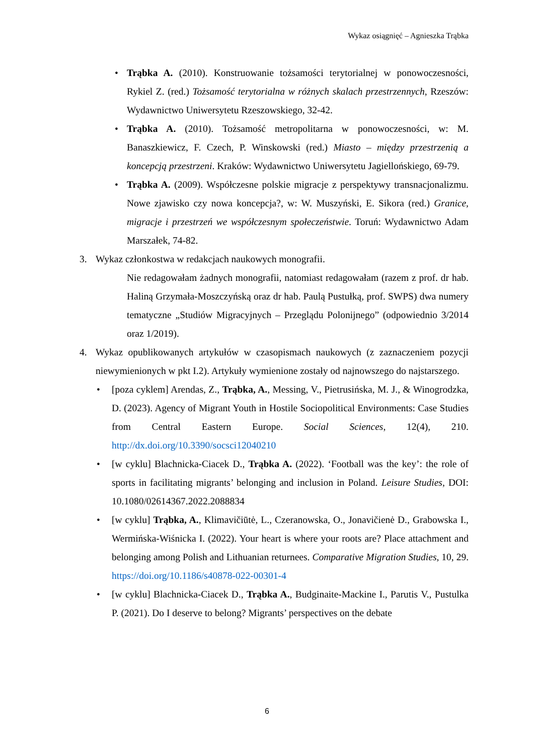Wykaz osiągnięć – Agnieszka Trąbka
• Trąbka A. (2010). Konstruowanie tożsamości terytorialnej w ponowoczesności, Rykiel Z. (red.) Tożsamość terytorialna w różnych skalach przestrzennych, Rzeszów: Wydawnictwo Uniwersytetu Rzeszowskiego, 32-42.
• Trąbka A. (2010). Tożsamość metropolitarna w ponowoczesności, w: M. Banaszkiewicz, F. Czech, P. Winskowski (red.) Miasto – między przestrzenią a koncepcją przestrzeni. Kraków: Wydawnictwo Uniwersytetu Jagiellońskiego, 69-79.
• Trąbka A. (2009). Współczesne polskie migracje z perspektywy transnacjonalizmu. Nowe zjawisko czy nowa koncepcja?, w: W. Muszyński, E. Sikora (red.) Granice, migracje i przestrzeń we współczesnym społeczeństwie. Toruń: Wydawnictwo Adam Marszałek, 74-82.
3. Wykaz członkostwa w redakcjach naukowych monografii.
Nie redagowałam żadnych monografii, natomiast redagowałam (razem z prof. dr hab. Haliną Grzymała-Moszczyńską oraz dr hab. Paulą Pustułką, prof. SWPS) dwa numery tematyczne „Studiów Migracyjnych – Przeglądu Polonijnego” (odpowiednio 3/2014 oraz 1/2019).
4. Wykaz opublikowanych artykułów w czasopismach naukowych (z zaznaczeniem pozycji niewymienionych w pkt I.2). Artykuły wymienione zostały od najnowszego do najstarszego.
• [poza cyklem] Arendas, Z., Trąbka, A., Messing, V., Pietrusińska, M. J., & Winogrodzka, D. (2023). Agency of Migrant Youth in Hostile Sociopolitical Environments: Case Studies from Central Eastern Europe. Social Sciences, 12(4), 210. http://dx.doi.org/10.3390/socsci12040210
• [w cyklu] Blachnicka-Ciacek D., Trąbka A. (2022). ‘Football was the key’: the role of sports in facilitating migrants’ belonging and inclusion in Poland. Leisure Studies, DOI: 10.1080/02614367.2022.2088834
• [w cyklu] Trąbka, A., Klimavičiūtė, L., Czeranowska, O., Jonavičienė D., Grabowska I., Wermińska-Wiśnicka I. (2022). Your heart is where your roots are? Place attachment and belonging among Polish and Lithuanian returnees. Comparative Migration Studies, 10, 29. https://doi.org/10.1186/s40878-022-00301-4
• [w cyklu] Blachnicka-Ciacek D., Trąbka A., Budginaite-Mackine I., Parutis V., Pustulka P. (2021). Do I deserve to belong? Migrants’ perspectives on the debate
6